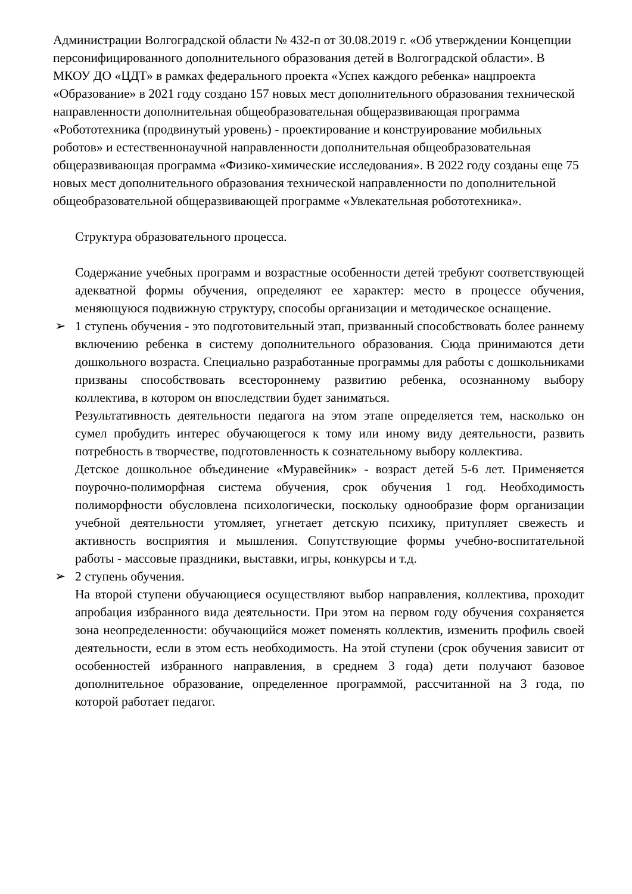Администрации Волгоградской области № 432-п от 30.08.2019 г. «Об утверждении Концепции персонифицированного дополнительного образования детей в Волгоградской области». В МКОУ ДО «ЦДТ» в рамках федерального проекта «Успех каждого ребенка» нацпроекта «Образование» в 2021 году создано 157 новых мест дополнительного образования технической направленности дополнительная общеобразовательная общеразвивающая программа «Робототехника (продвинутый уровень) - проектирование и конструирование мобильных роботов» и естественнонаучной направленности дополнительная общеобразовательная общеразвивающая программа «Физико-химические исследования». В 2022 году созданы еще 75 новых мест дополнительного образования технической направленности по дополнительной общеобразовательной общеразвивающей программе «Увлекательная робототехника».
Структура образовательного процесса.
Содержание учебных программ и возрастные особенности детей требуют соответствующей адекватной формы обучения, определяют ее характер: место в процессе обучения, меняющуюся подвижную структуру, способы организации и методическое оснащение.
➢ 1 ступень обучения - это подготовительный этап, призванный способствовать более раннему включению ребенка в систему дополнительного образования. Сюда принимаются дети дошкольного возраста. Специально разработанные программы для работы с дошкольниками призваны способствовать всестороннему развитию ребенка, осознанному выбору коллектива, в котором он впоследствии будет заниматься.
Результативность деятельности педагога на этом этапе определяется тем, насколько он сумел пробудить интерес обучающегося к тому или иному виду деятельности, развить потребность в творчестве, подготовленность к сознательному выбору коллектива.
Детское дошкольное объединение «Муравейник» - возраст детей 5-6 лет. Применяется поурочно-полиморфная система обучения, срок обучения 1 год. Необходимость полиморфности обусловлена психологически, поскольку однообразие форм организации учебной деятельности утомляет, угнетает детскую психику, притупляет свежесть и активность восприятия и мышления. Сопутствующие формы учебно-воспитательной работы - массовые праздники, выставки, игры, конкурсы и т.д.
➢ 2 ступень обучения.
На второй ступени обучающиеся осуществляют выбор направления, коллектива, проходит апробация избранного вида деятельности. При этом на первом году обучения сохраняется зона неопределенности: обучающийся может поменять коллектив, изменить профиль своей деятельности, если в этом есть необходимость. На этой ступени (срок обучения зависит от особенностей избранного направления, в среднем 3 года) дети получают базовое дополнительное образование, определенное программой, рассчитанной на 3 года, по которой работает педагог.